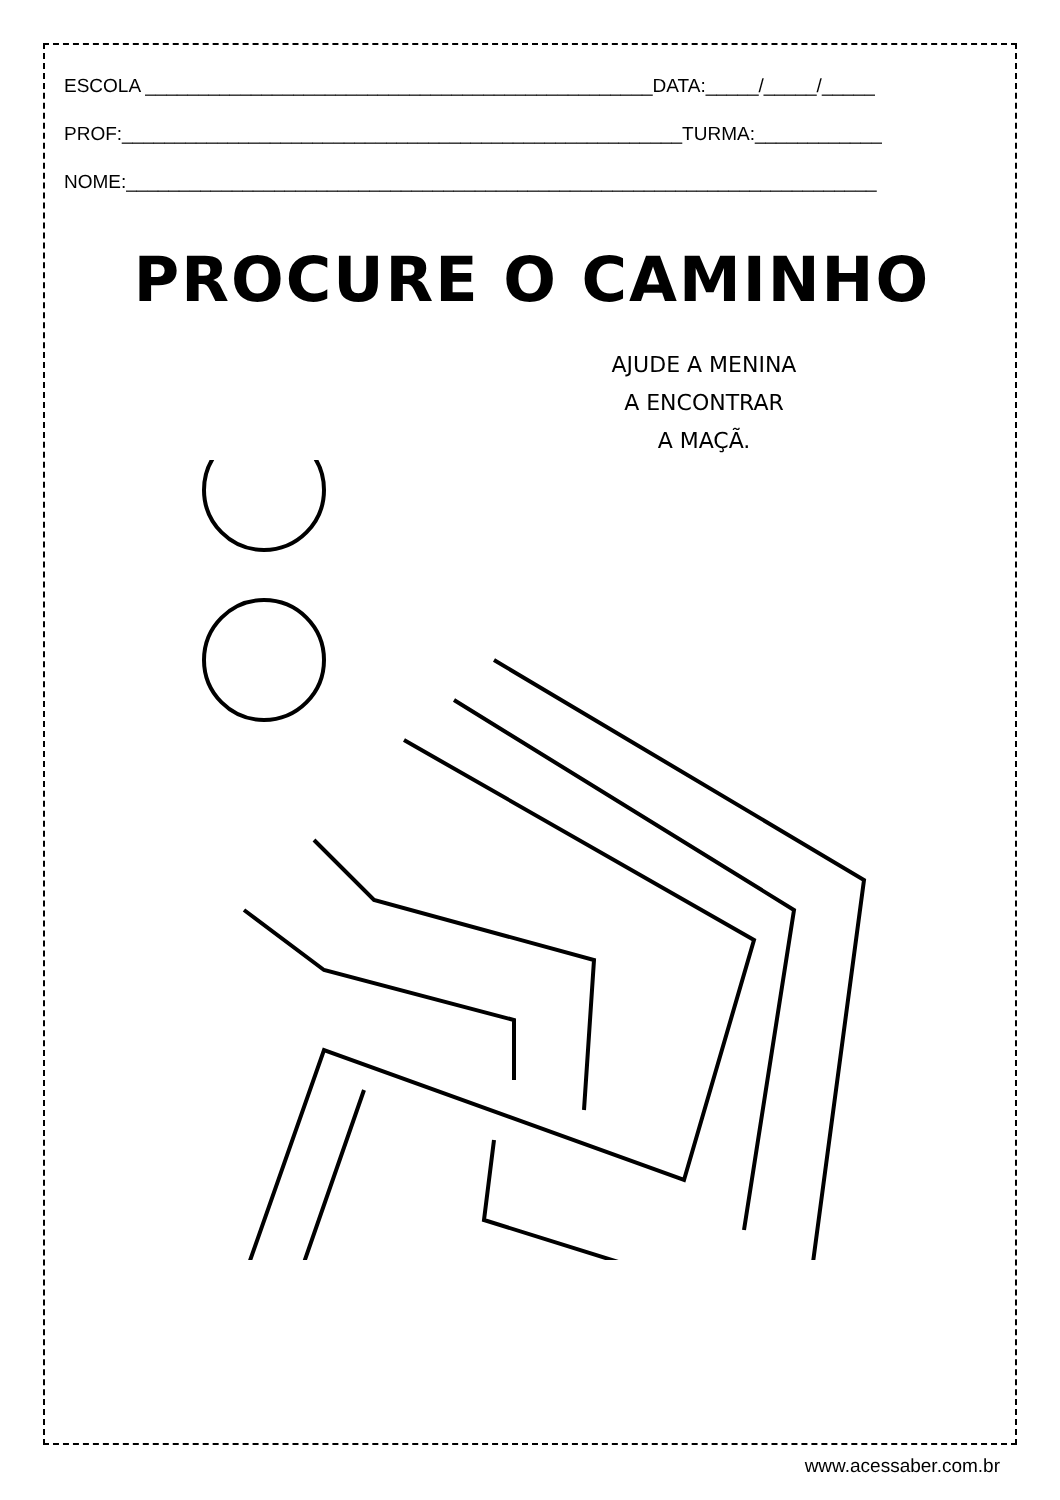ESCOLA ________________________________________________DATA:_____/_____/_____
PROF:_____________________________________________________TURMA:____________
NOME:_______________________________________________________________________
PROCURE O CAMINHO
AJUDE A MENINA
A ENCONTRAR
A MAÇÃ.
www.acessaber.com.br